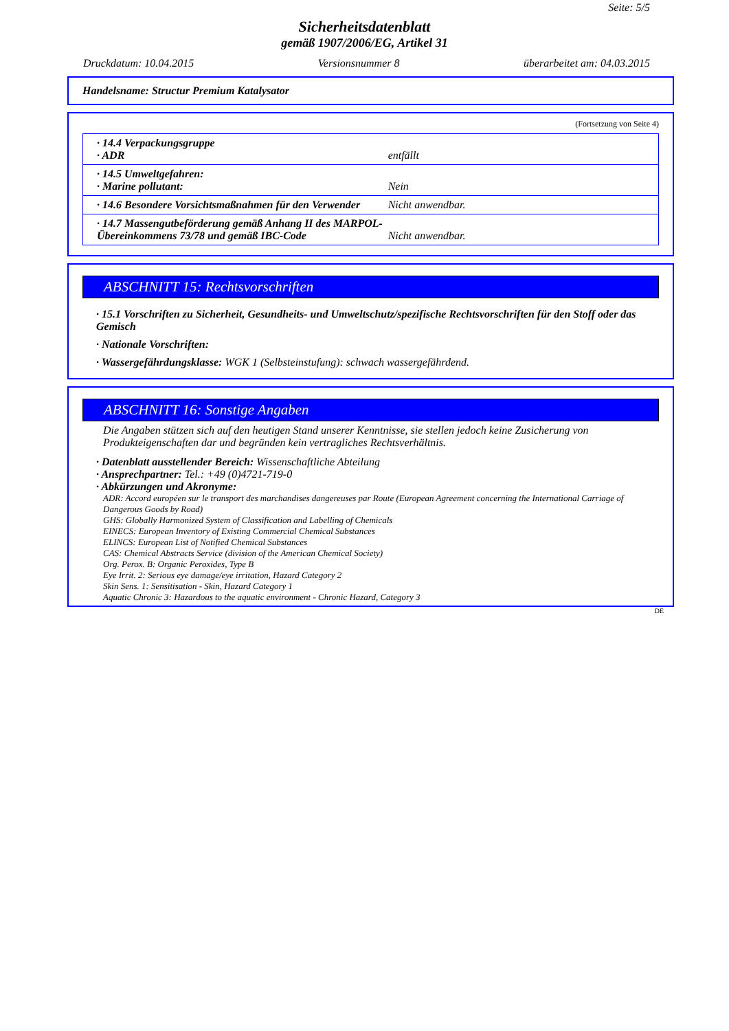Seite: 5/5
Sicherheitsdatenblatt
gemäß 1907/2006/EG, Artikel 31
Druckdatum: 10.04.2015 Versionsnummer 8 überarbeitet am: 04.03.2015
Handelsname: Structur Premium Katalysator
(Fortsetzung von Seite 4)
| · 14.4 Verpackungsgruppe · ADR | entfällt |
| · 14.5 Umweltgefahren: · Marine pollutant: | Nein |
| · 14.6 Besondere Vorsichtsmaßnahmen für den Verwender | Nicht anwendbar. |
| · 14.7 Massengutbeförderung gemäß Anhang II des MARPOL-Übereinkommens 73/78 und gemäß IBC-Code | Nicht anwendbar. |
ABSCHNITT 15: Rechtsvorschriften
· 15.1 Vorschriften zu Sicherheit, Gesundheits- und Umweltschutz/spezifische Rechtsvorschriften für den Stoff oder das Gemisch
· Nationale Vorschriften:
· Wassergefährdungsklasse: WGK 1 (Selbsteinstufung): schwach wassergefährdend.
ABSCHNITT 16: Sonstige Angaben
Die Angaben stützen sich auf den heutigen Stand unserer Kenntnisse, sie stellen jedoch keine Zusicherung von Produkteigenschaften dar und begründen kein vertragliches Rechtsverhältnis.
· Datenblatt ausstellender Bereich: Wissenschaftliche Abteilung
· Ansprechpartner: Tel.: +49 (0)4721-719-0
· Abkürzungen und Akronyme:
ADR: Accord européen sur le transport des marchandises dangereuses par Route (European Agreement concerning the International Carriage of Dangerous Goods by Road)
GHS: Globally Harmonized System of Classification and Labelling of Chemicals
EINECS: European Inventory of Existing Commercial Chemical Substances
ELINCS: European List of Notified Chemical Substances
CAS: Chemical Abstracts Service (division of the American Chemical Society)
Org. Perox. B: Organic Peroxides, Type B
Eye Irrit. 2: Serious eye damage/eye irritation, Hazard Category 2
Skin Sens. 1: Sensitisation - Skin, Hazard Category 1
Aquatic Chronic 3: Hazardous to the aquatic environment - Chronic Hazard, Category 3
DE